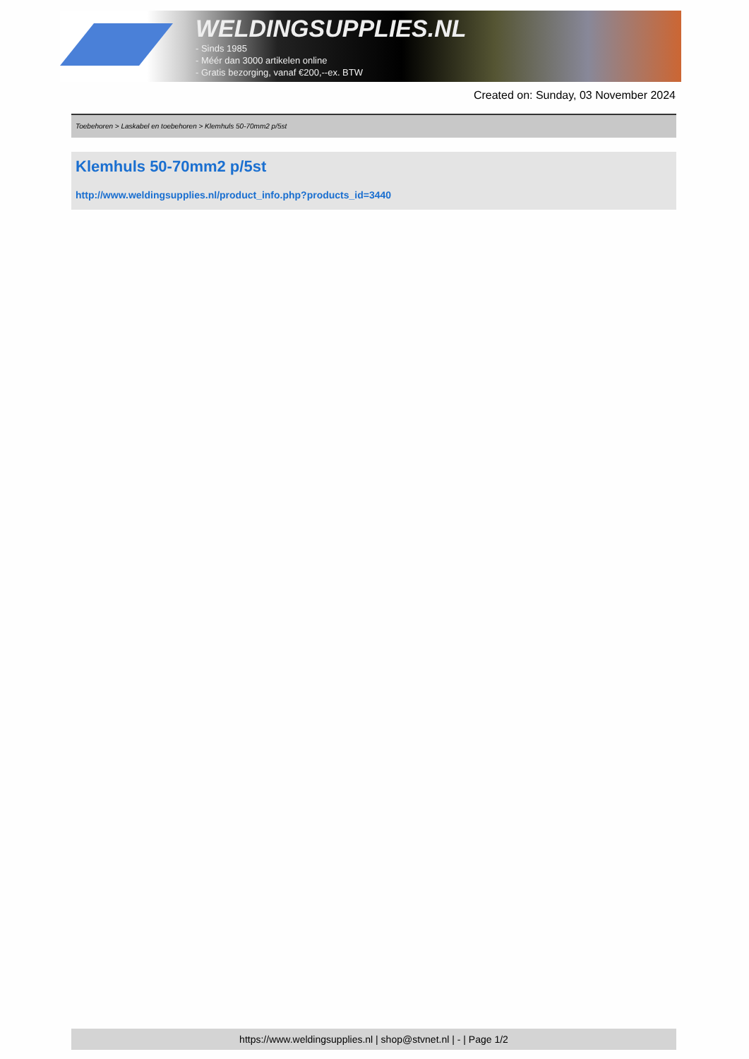WELDINGSUPPLIES.NL
- Sinds 1985
- Méér dan 3000 artikelen online
- Gratis bezorging, vanaf €200,--ex. BTW
Created on: Sunday, 03 November 2024
Toebehoren > Laskabel en toebehoren > Klemhuls 50-70mm2 p/5st
Klemhuls 50-70mm2 p/5st
http://www.weldingsupplies.nl/product_info.php?products_id=3440
https://www.weldingsupplies.nl | shop@stvnet.nl | - | Page 1/2